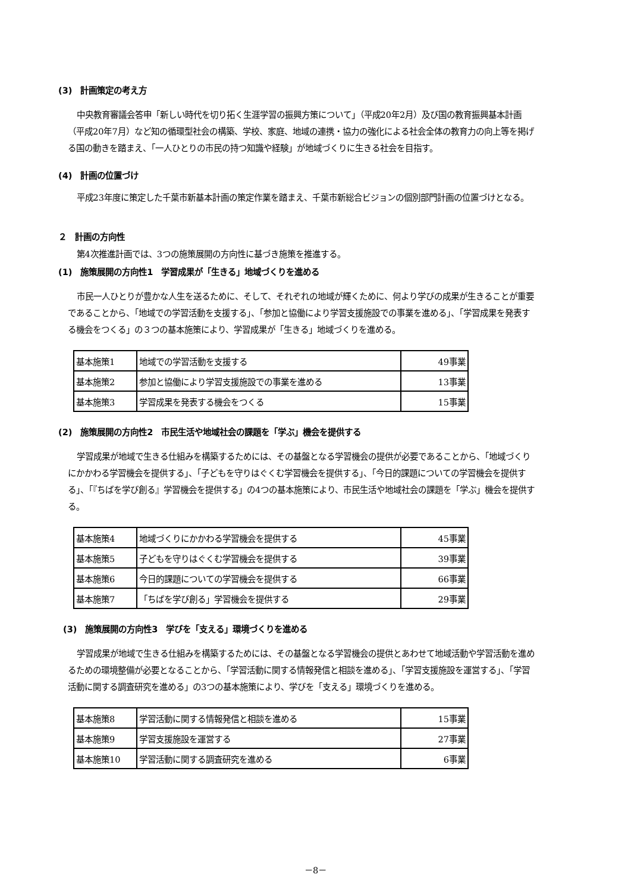(3)　計画策定の考え方
中央教育審議会答申「新しい時代を切り拓く生涯学習の振興方策について」（平成20年2月）及び国の教育振興基本計画（平成20年7月）など知の循環型社会の構築、学校、家庭、地域の連携・協力の強化による社会全体の教育力の向上等を掲げる国の動きを踏まえ、「一人ひとりの市民の持つ知識や経験」が地域づくりに生きる社会を目指す。
(4)　計画の位置づけ
平成23年度に策定した千葉市新基本計画の策定作業を踏まえ、千葉市新総合ビジョンの個別部門計画の位置づけとなる。
２　計画の方向性
第4次推進計画では、3つの施策展開の方向性に基づき施策を推進する。
(1)　施策展開の方向性1　学習成果が「生きる」地域づくりを進める
市民一人ひとりが豊かな人生を送るために、そして、それぞれの地域が輝くために、何より学びの成果が生きることが重要であることから、「地域での学習活動を支援する」、「参加と協働により学習支援施設での事業を進める」、「学習成果を発表する機会をつくる」の３つの基本施策により、学習成果が「生きる」地域づくりを進める。
| 基本施策1 | 地域での学習活動を支援する | 49事業 |
| 基本施策2 | 参加と協働により学習支援施設での事業を進める | 13事業 |
| 基本施策3 | 学習成果を発表する機会をつくる | 15事業 |
(2)　施策展開の方向性2　市民生活や地域社会の課題を「学ぶ」機会を提供する
学習成果が地域で生きる仕組みを構築するためには、その基盤となる学習機会の提供が必要であることから、「地域づくりにかかわる学習機会を提供する」、「子どもを守りはぐくむ学習機会を提供する」、「今日的課題についての学習機会を提供する」、「『ちばを学び創る』学習機会を提供する」の4つの基本施策により、市民生活や地域社会の課題を「学ぶ」機会を提供する。
| 基本施策4 | 地域づくりにかかわる学習機会を提供する | 45事業 |
| 基本施策5 | 子どもを守りはぐくむ学習機会を提供する | 39事業 |
| 基本施策6 | 今日的課題についての学習機会を提供する | 66事業 |
| 基本施策7 | 「ちばを学び創る」学習機会を提供する | 29事業 |
(3)　施策展開の方向性3　学びを「支える」環境づくりを進める
学習成果が地域で生きる仕組みを構築するためには、その基盤となる学習機会の提供とあわせて地域活動や学習活動を進めるための環境整備が必要となることから、「学習活動に関する情報発信と相談を進める」、「学習支援施設を運営する」、「学習活動に関する調査研究を進める」の3つの基本施策により、学びを「支える」環境づくりを進める。
| 基本施策8 | 学習活動に関する情報発信と相談を進める | 15事業 |
| 基本施策9 | 学習支援施設を運営する | 27事業 |
| 基本施策10 | 学習活動に関する調査研究を進める | 6事業 |
－8－